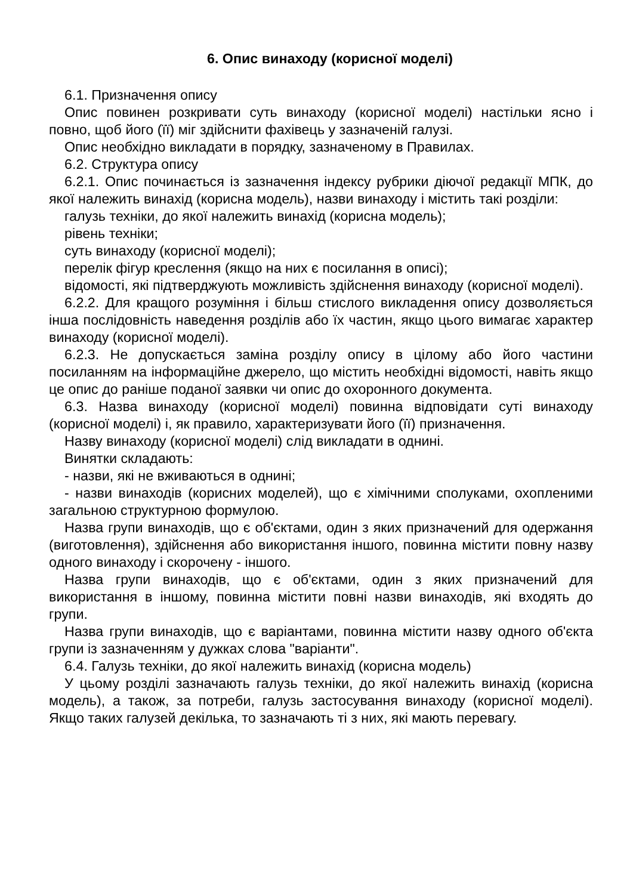6. Опис винаходу (корисної моделі)
6.1. Призначення опису
Опис повинен розкривати суть винаходу (корисної моделі) настільки ясно і повно, щоб його (її) міг здійснити фахівець у зазначеній галузі.
Опис необхідно викладати в порядку, зазначеному в Правилах.
6.2. Структура опису
6.2.1. Опис починається із зазначення індексу рубрики діючої редакції МПК, до якої належить винахід (корисна модель), назви винаходу і містить такі розділи:
галузь техніки, до якої належить винахід (корисна модель);
рівень техніки;
суть винаходу (корисної моделі);
перелік фігур креслення (якщо на них є посилання в описі);
відомості, які підтверджують можливість здійснення винаходу (корисної моделі).
6.2.2. Для кращого розуміння і більш стислого викладення опису дозволяється інша послідовність наведення розділів або їх частин, якщо цього вимагає характер винаходу (корисної моделі).
6.2.3. Не допускається заміна розділу опису в цілому або його частини посиланням на інформаційне джерело, що містить необхідні відомості, навіть якщо це опис до раніше поданої заявки чи опис до охоронного документа.
6.3. Назва винаходу (корисної моделі) повинна відповідати суті винаходу (корисної моделі) і, як правило, характеризувати його (її) призначення.
Назву винаходу (корисної моделі) слід викладати в однині.
Винятки складають:
- назви, які не вживаються в однині;
- назви винаходів (корисних моделей), що є хімічними сполуками, охопленими загальною структурною формулою.
Назва групи винаходів, що є об'єктами, один з яких призначений для одержання (виготовлення), здійснення або використання іншого, повинна містити повну назву одного винаходу і скорочену - іншого.
Назва групи винаходів, що є об'єктами, один з яких призначений для використання в іншому, повинна містити повні назви винаходів, які входять до групи.
Назва групи винаходів, що є варіантами, повинна містити назву одного об'єкта групи із зазначенням у дужках слова "варіанти".
6.4. Галузь техніки, до якої належить винахід (корисна модель)
У цьому розділі зазначають галузь техніки, до якої належить винахід (корисна модель), а також, за потреби, галузь застосування винаходу (корисної моделі). Якщо таких галузей декілька, то зазначають ті з них, які мають перевагу.